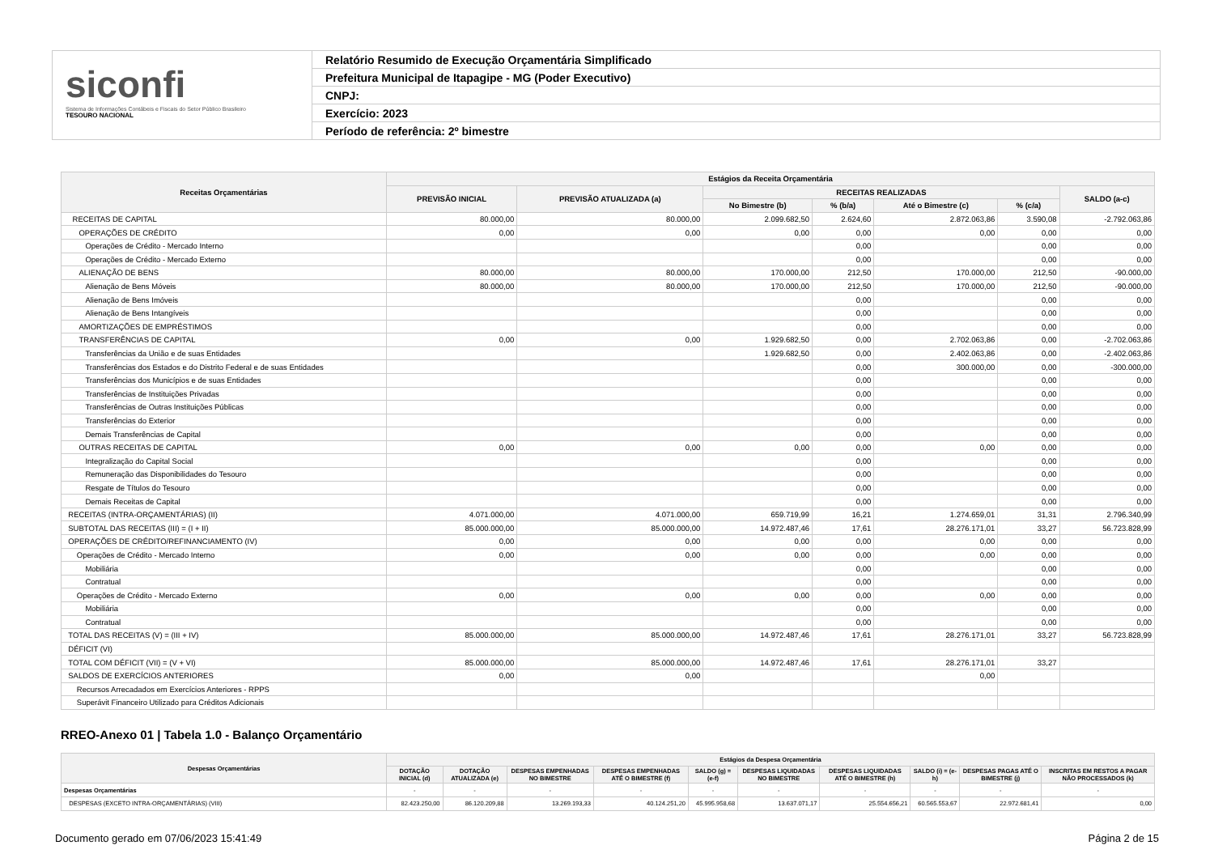siconfi
Sistema de Informações Contábeis e Fiscais do Setor Público Brasileiro
TESOURO NACIONAL
Relatório Resumido de Execução Orçamentária Simplificado
Prefeitura Municipal de Itapagipe - MG (Poder Executivo)
CNPJ:
Exercício: 2023
Período de referência: 2º bimestre
| Receitas Orçamentárias | Estágios da Receita Orçamentária | | | | | | |
| --- | --- | --- | --- | --- | --- | --- | --- |
| | PREVISÃO INICIAL | PREVISÃO ATUALIZADA (a) | RECEITAS REALIZADAS | | | | SALDO (a-c) |
| | | | No Bimestre (b) | % (b/a) | Até o Bimestre (c) | % (c/a) | |
| RECEITAS DE CAPITAL | 80.000,00 | 80.000,00 | 2.099.682,50 | 2.624,60 | 2.872.063,86 | 3.590,08 | -2.792.063,86 |
| OPERAÇÕES DE CRÉDITO | 0,00 | 0,00 | 0,00 | 0,00 | 0,00 | 0,00 | 0,00 |
| Operações de Crédito - Mercado Interno | | | | 0,00 | | 0,00 | 0,00 |
| Operações de Crédito - Mercado Externo | | | | 0,00 | | 0,00 | 0,00 |
| ALIENAÇÃO DE BENS | 80.000,00 | 80.000,00 | 170.000,00 | 212,50 | 170.000,00 | 212,50 | -90.000,00 |
| Alienação de Bens Móveis | 80.000,00 | 80.000,00 | 170.000,00 | 212,50 | 170.000,00 | 212,50 | -90.000,00 |
| Alienação de Bens Imóveis | | | | 0,00 | | 0,00 | 0,00 |
| Alienação de Bens Intangíveis | | | | 0,00 | | 0,00 | 0,00 |
| AMORTIZAÇÕES DE EMPRÉSTIMOS | | | | 0,00 | | 0,00 | 0,00 |
| TRANSFERÊNCIAS DE CAPITAL | 0,00 | 0,00 | 1.929.682,50 | 0,00 | 2.702.063,86 | 0,00 | -2.702.063,86 |
| Transferências da União e de suas Entidades | | | 1.929.682,50 | 0,00 | 2.402.063,86 | 0,00 | -2.402.063,86 |
| Transferências dos Estados e do Distrito Federal e de suas Entidades | | | | 0,00 | 300.000,00 | 0,00 | -300.000,00 |
| Transferências dos Municípios e de suas Entidades | | | | 0,00 | | 0,00 | 0,00 |
| Transferências de Instituições Privadas | | | | 0,00 | | 0,00 | 0,00 |
| Transferências de Outras Instituições Públicas | | | | 0,00 | | 0,00 | 0,00 |
| Transferências do Exterior | | | | 0,00 | | 0,00 | 0,00 |
| Demais Transferências de Capital | | | | 0,00 | | 0,00 | 0,00 |
| OUTRAS RECEITAS DE CAPITAL | 0,00 | 0,00 | 0,00 | 0,00 | 0,00 | 0,00 | 0,00 |
| Integralização do Capital Social | | | | 0,00 | | 0,00 | 0,00 |
| Remuneração das Disponibilidades do Tesouro | | | | 0,00 | | 0,00 | 0,00 |
| Resgate de Títulos do Tesouro | | | | 0,00 | | 0,00 | 0,00 |
| Demais Receitas de Capital | | | | 0,00 | | 0,00 | 0,00 |
| RECEITAS (INTRA-ORÇAMENTÁRIAS) (II) | 4.071.000,00 | 4.071.000,00 | 659.719,99 | 16,21 | 1.274.659,01 | 31,31 | 2.796.340,99 |
| SUBTOTAL DAS RECEITAS (III) = (I + II) | 85.000.000,00 | 85.000.000,00 | 14.972.487,46 | 17,61 | 28.276.171,01 | 33,27 | 56.723.828,99 |
| OPERAÇÕES DE CRÉDITO/REFINANCIAMENTO (IV) | 0,00 | 0,00 | 0,00 | 0,00 | 0,00 | 0,00 | 0,00 |
| Operações de Crédito - Mercado Interno | 0,00 | 0,00 | 0,00 | 0,00 | 0,00 | 0,00 | 0,00 |
| Mobiliária | | | | 0,00 | | 0,00 | 0,00 |
| Contratual | | | | 0,00 | | 0,00 | 0,00 |
| Operações de Crédito - Mercado Externo | 0,00 | 0,00 | 0,00 | 0,00 | 0,00 | 0,00 | 0,00 |
| Mobiliária | | | | 0,00 | | 0,00 | 0,00 |
| Contratual | | | | 0,00 | | 0,00 | 0,00 |
| TOTAL DAS RECEITAS (V) = (III + IV) | 85.000.000,00 | 85.000.000,00 | 14.972.487,46 | 17,61 | 28.276.171,01 | 33,27 | 56.723.828,99 |
| DÉFICIT (VI) | | | | | | | |
| TOTAL COM DÉFICIT (VII) = (V + VI) | 85.000.000,00 | 85.000.000,00 | 14.972.487,46 | 17,61 | 28.276.171,01 | 33,27 | |
| SALDOS DE EXERCÍCIOS ANTERIORES | 0,00 | 0,00 | | | 0,00 | | |
| Recursos Arrecadados em Exercícios Anteriores - RPPS | | | | | | | |
| Superávit Financeiro Utilizado para Créditos Adicionais | | | | | | | |
RREO-Anexo 01 | Tabela 1.0 - Balanço Orçamentário
| Despesas Orçamentárias | Estágios da Despesa Orçamentária | | | | | | | | | |
| --- | --- | --- | --- | --- | --- | --- | --- | --- | --- | --- |
| | DOTAÇÃO INICIAL (d) | DOTAÇÃO ATUALIZADA (e) | DESPESAS EMPENHADAS NO BIMESTRE | DESPESAS EMPENHADAS ATÉ O BIMESTRE (f) | SALDO (g) = (e-f) | DESPESAS LIQUIDADAS NO BIMESTRE | DESPESAS LIQUIDADAS ATÉ O BIMESTRE (h) | SALDO (i) = (e-h) | DESPESAS PAGAS ATÉ O BIMESTRE (j) | INSCRITAS EM RESTOS A PAGAR NÃO PROCESSADOS (k) |
| Despesas Orçamentárias | - | - | - | - | - | - | - | - | - | - |
| DESPESAS (EXCETO INTRA-ORÇAMENTÁRIAS) (VIII) | 82.423.250,00 | 86.120.209,88 | 13.269.193,33 | 40.124.251,20 | 45.995.958,68 | 13.637.071,17 | 25.554.656,21 | 60.565.553,67 | 22.972.681,41 | 0,00 |
Documento gerado em 07/06/2023 15:41:49 Página 2 de 15